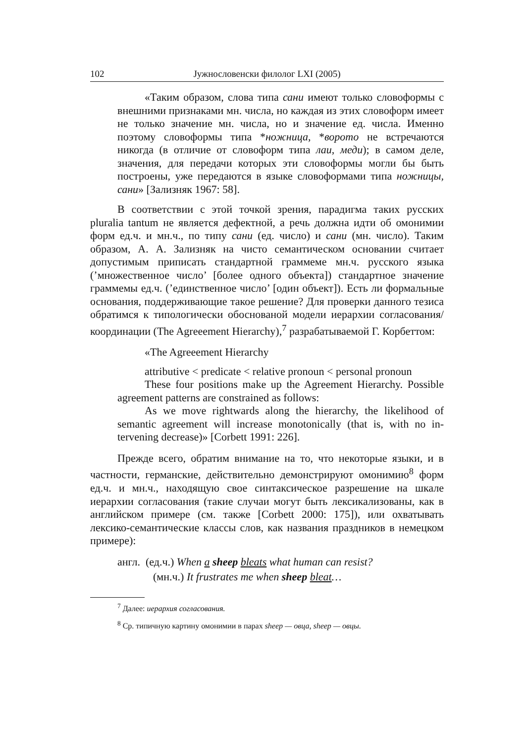102 Јужнословенски филолог LXI (2005)
«Таким образом, слова типа сани имеют только слово­формы с внешними признаками мн. числа, но каждая из этих словоформ имеет не только значение мн. числа, но и значение ед. числа. Именно поэтому словоформы типа *ножница, *ворото не встречаются никогда (в отличие от словоформ типа лаи, меди); в самом деле, значения, для передачи которых эти словоформы могли бы быть построены, уже передаются в языке словоформами типа ножницы, сани» [Зализняк 1967: 58].
В соответствии с этой точкой зрения, парадигма таких русских pluralia tantum не является дефектной, а речь должна идти об омонимии форм ед.ч. и мн.ч., по типу сани (ед. число) и сани (мн. число). Таким образом, А. А. Зализняк на чисто семантическом основании считает допустимым приписать стандартной граммеме мн.ч. русского языка (’множественное число’ [более одного объекта]) стандартное значение граммемы ед.ч. (’единственное число’ [один объект]). Есть ли формальные основания, поддерживающие такое решение? Для проверки данного тезиса обратимся к типологически обоснованой модели иерархии согласования/координации (The Agreeement Hierarchy),<sup>7</sup> разрабатываемой Г. Корбеттом:
«The Agreeement Hierarchy
attributive < predicate < relative pronoun < personal pronoun
These four positions make up the Agreement Hierarchy. Possi­ble agreement patterns are constrained as follows:
As we move rightwards along the hierarchy, the likelihood of semantic agreement will increase monotonically (that is, with no in­tervening decrease)» [Corbett 1991: 226].
Прежде всего, обратим внимание на то, что некоторые языки, и в частности, германские, действительно демонстрируют омонимию<sup>8</sup> форм ед.ч. и мн.ч., находящую свое синтаксическое разрешение на шкале иерархии согласования (такие случаи могут быть лексикализо­ваны, как в английском примере (см. также [Corbett 2000: 175]), или охватывать лексико-семантические классы слов, как названия празд­ников в немецком примере):
англ. (ед.ч.) When a sheep bleats what human can resist?
(мн.ч.) It frustrates me when sheep bleat…
<sup>7</sup> Далее: иерархия согласования.
<sup>8</sup> Ср. типичную картину омонимии в парах sheep — овца, sheep — овцы.